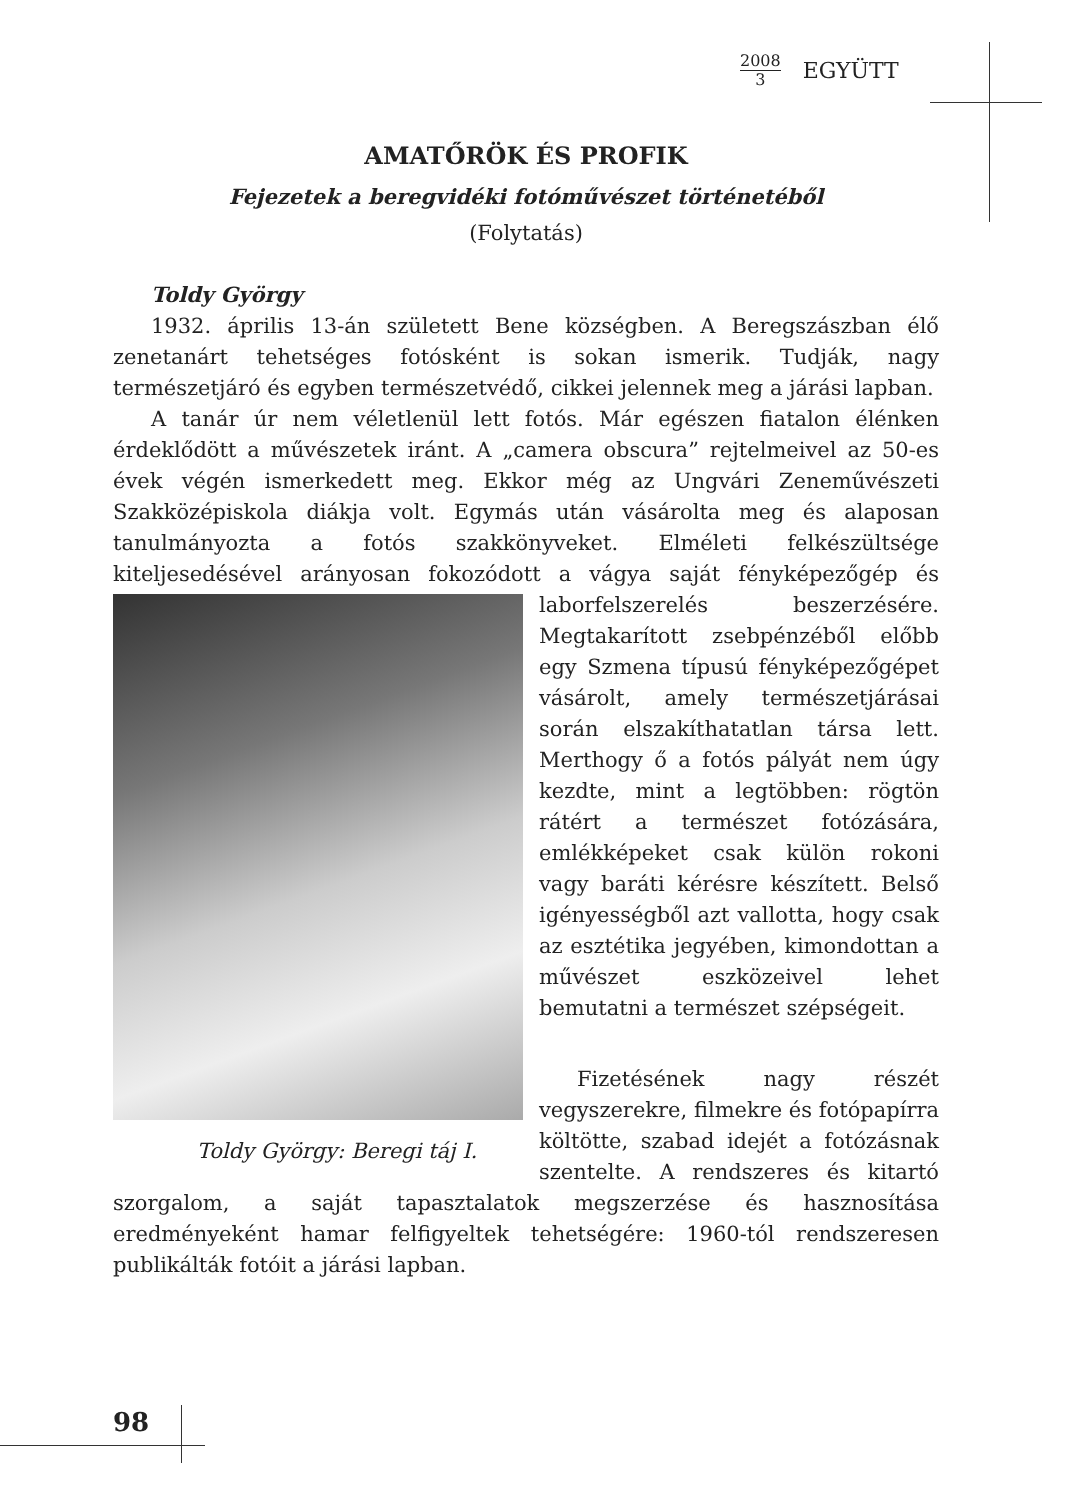2008
3
EGYÜTT
AMATŐRÖK ÉS PROFIK
Fejezetek a beregvidéki fotóművészet történetéből
(Folytatás)
Toldy György
1932. április 13-án született Bene községben. A Beregszászban élő zenetanárt tehetséges fotósként is sokan ismerik. Tudják, nagy természetjáró és egyben természetvédő, cikkei jelennek meg a járási lapban.
A tanár úr nem véletlenül lett fotós. Már egészen fiatalon élénken érdeklődött a művészetek iránt. A „camera obscura” rejtelmeivel az 50-es évek végén ismerkedett meg. Ekkor még az Ungvári Zeneművészeti Szakközépiskola diákja volt. Egymás után vásárolta meg és alaposan tanulmányozta a fotós szakkönyveket. Elméleti felkészültsége kiteljesedésével arányosan fokozódott a vágya saját fényképezőgép
Toldy György: Beregi táj I.
és laborfelszerelés beszerzésére. Megtakarított zsebpénzéből előbb egy Szmena típusú fényképezőgépet vásárolt, amely természetjárásai során elszakíthatatlan társa lett. Merthogy ő a fotós pályát nem úgy kezdte, mint a legtöbben: rögtön rátért a természet fotózására, emlékképeket csak külön rokoni vagy baráti kérésre készített. Belső igényességből azt vallotta, hogy csak az esztétika jegyében, kimondottan a művészet eszközeivel lehet bemutatni a természet szépségeit.
Fizetésének nagy részét vegyszerekre, filmekre és fotópapírra költötte, szabad idejét a fotózásnak szentelte. A rendszeres és kitartó szorgalom, a saját tapasztalatok megszerzése és hasznosítása eredményeként hamar felfigyeltek tehetségére: 1960-tól rendszeresen publikálták fotóit a járási lapban.
98